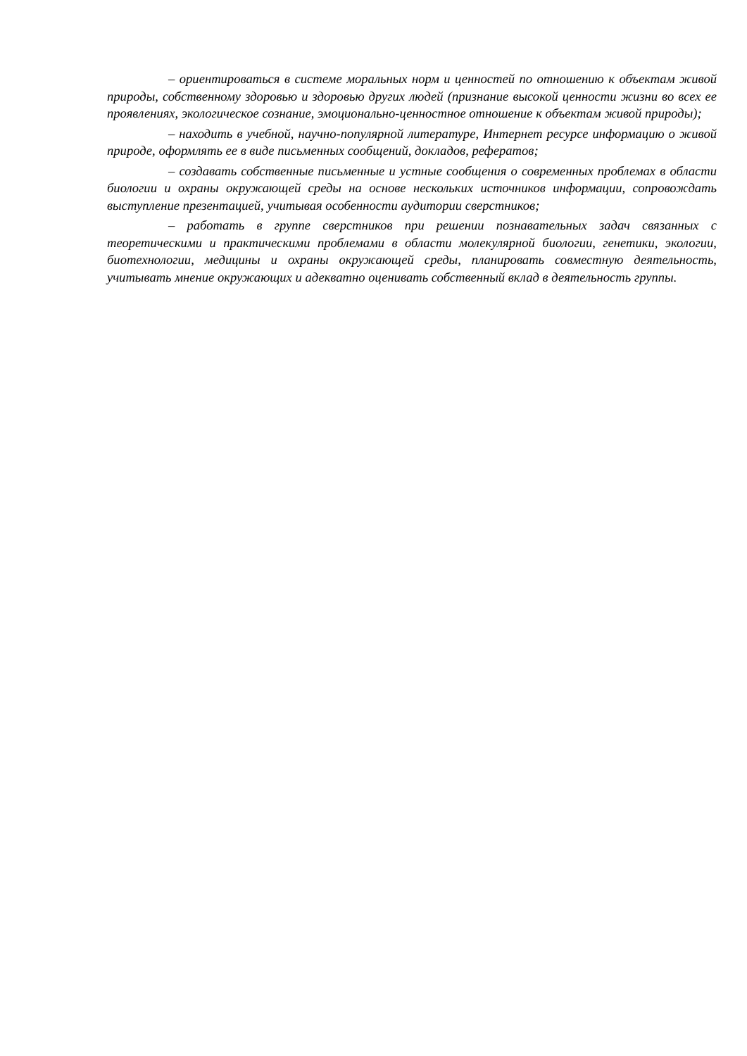– ориентироваться в системе моральных норм и ценностей по отношению к объектам живой природы, собственному здоровью и здоровью других людей (признание высокой ценности жизни во всех ее проявлениях, экологическое сознание, эмоционально-ценностное отношение к объектам живой природы);
– находить в учебной, научно-популярной литературе, Интернет ресурсе информацию о живой природе, оформлять ее в виде письменных сообщений, докладов, рефератов;
– создавать собственные письменные и устные сообщения о современных проблемах в области биологии и охраны окружающей среды на основе нескольких источников информации, сопровождать выступление презентацией, учитывая особенности аудитории сверстников;
– работать в группе сверстников при решении познавательных задач связанных с теоретическими и практическими проблемами в области молекулярной биологии, генетики, экологии, биотехнологии, медицины и охраны окружающей среды, планировать совместную деятельность, учитывать мнение окружающих и адекватно оценивать собственный вклад в деятельность группы.